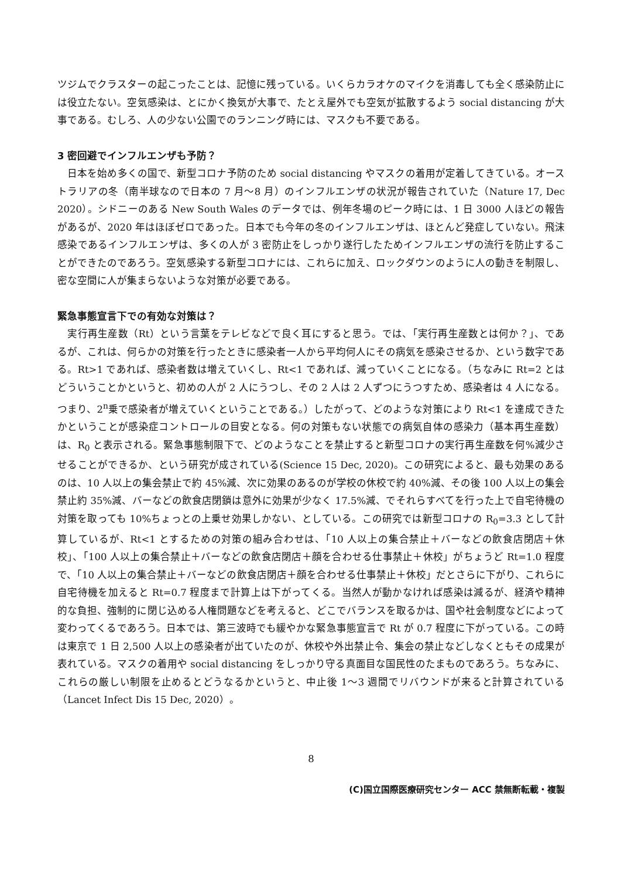ツジムでクラスターの起こったことは、記憶に残っている。いくらカラオケのマイクを消毒しても全く感染防止には役立たない。空気感染は、とにかく換気が大事で、たとえ屋外でも空気が拡散するよう social distancing が大事である。むしろ、人の少ない公園でのランニング時には、マスクも不要である。
3 密回避でインフルエンザも予防？
　日本を始め多くの国で、新型コロナ予防のため social distancing やマスクの着用が定着してきている。オーストラリアの冬（南半球なので日本の 7 月～8 月）のインフルエンザの状況が報告されていた（Nature 17, Dec 2020）。シドニーのある New South Wales のデータでは、例年冬場のピーク時には、1 日 3000 人ほどの報告があるが、2020 年はほぼゼロであった。日本でも今年の冬のインフルエンザは、ほとんど発症していない。飛沫感染であるインフルエンザは、多くの人が 3 密防止をしっかり遂行したためインフルエンザの流行を防止することができたのであろう。空気感染する新型コロナには、これらに加え、ロックダウンのように人の動きを制限し、密な空間に人が集まらないような対策が必要である。
緊急事態宣言下での有効な対策は？
　実行再生産数（Rt）という言葉をテレビなどで良く耳にすると思う。では、「実行再生産数とは何か？」、であるが、これは、何らかの対策を行ったときに感染者一人から平均何人にその病気を感染させるか、という数字である。Rt>1 であれば、感染者数は増えていくし、Rt<1 であれば、減っていくことになる。（ちなみに Rt=2 とはどういうことかというと、初めの人が 2 人にうつし、その 2 人は 2 人ずつにうつすため、感染者は 4 人になる。つまり、2<sup>n</sup>乗で感染者が増えていくということである。）したがって、どのような対策により Rt<1 を達成できたかということが感染症コントロールの目安となる。何の対策もない状態での病気自体の感染力（基本再生産数）は、R<sub>0</sub> と表示される。緊急事態制限下で、どのようなことを禁止すると新型コロナの実行再生産数を何%減少させることができるか、という研究が成されている(Science 15 Dec, 2020)。この研究によると、最も効果のあるのは、10 人以上の集会禁止で約 45%減、次に効果のあるのが学校の休校で約 40%減、その後 100 人以上の集会禁止約 35%減、バーなどの飲食店閉鎖は意外に効果が少なく 17.5%減、でそれらすべてを行った上で自宅待機の対策を取っても 10%ちょっとの上乗せ効果しかない、としている。この研究では新型コロナの R<sub>0</sub>=3.3 として計算しているが、Rt<1 とするための対策の組み合わせは、「10 人以上の集合禁止＋バーなどの飲食店閉店＋休校」、「100 人以上の集合禁止＋バーなどの飲食店閉店＋顔を合わせる仕事禁止＋休校」がちょうど Rt=1.0 程度で、「10 人以上の集合禁止＋バーなどの飲食店閉店＋顔を合わせる仕事禁止＋休校」だとさらに下がり、これらに自宅待機を加えると Rt=0.7 程度まで計算上は下がってくる。当然人が動かなければ感染は減るが、経済や精神的な負担、強制的に閉じ込める人権問題などを考えると、どこでバランスを取るかは、国や社会制度などによって変わってくるであろう。日本では、第三波時でも緩やかな緊急事態宣言で Rt が 0.7 程度に下がっている。この時は東京で 1 日 2,500 人以上の感染者が出ていたのが、休校や外出禁止令、集会の禁止などしなくともその成果が表れている。マスクの着用や social distancing をしっかり守る真面目な国民性のたまものであろう。ちなみに、これらの厳しい制限を止めるとどうなるかというと、中止後 1～3 週間でリバウンドが来ると計算されている（Lancet Infect Dis 15 Dec, 2020）。
8
(C)国立国際医療研究センター ACC 禁無断転載・複製